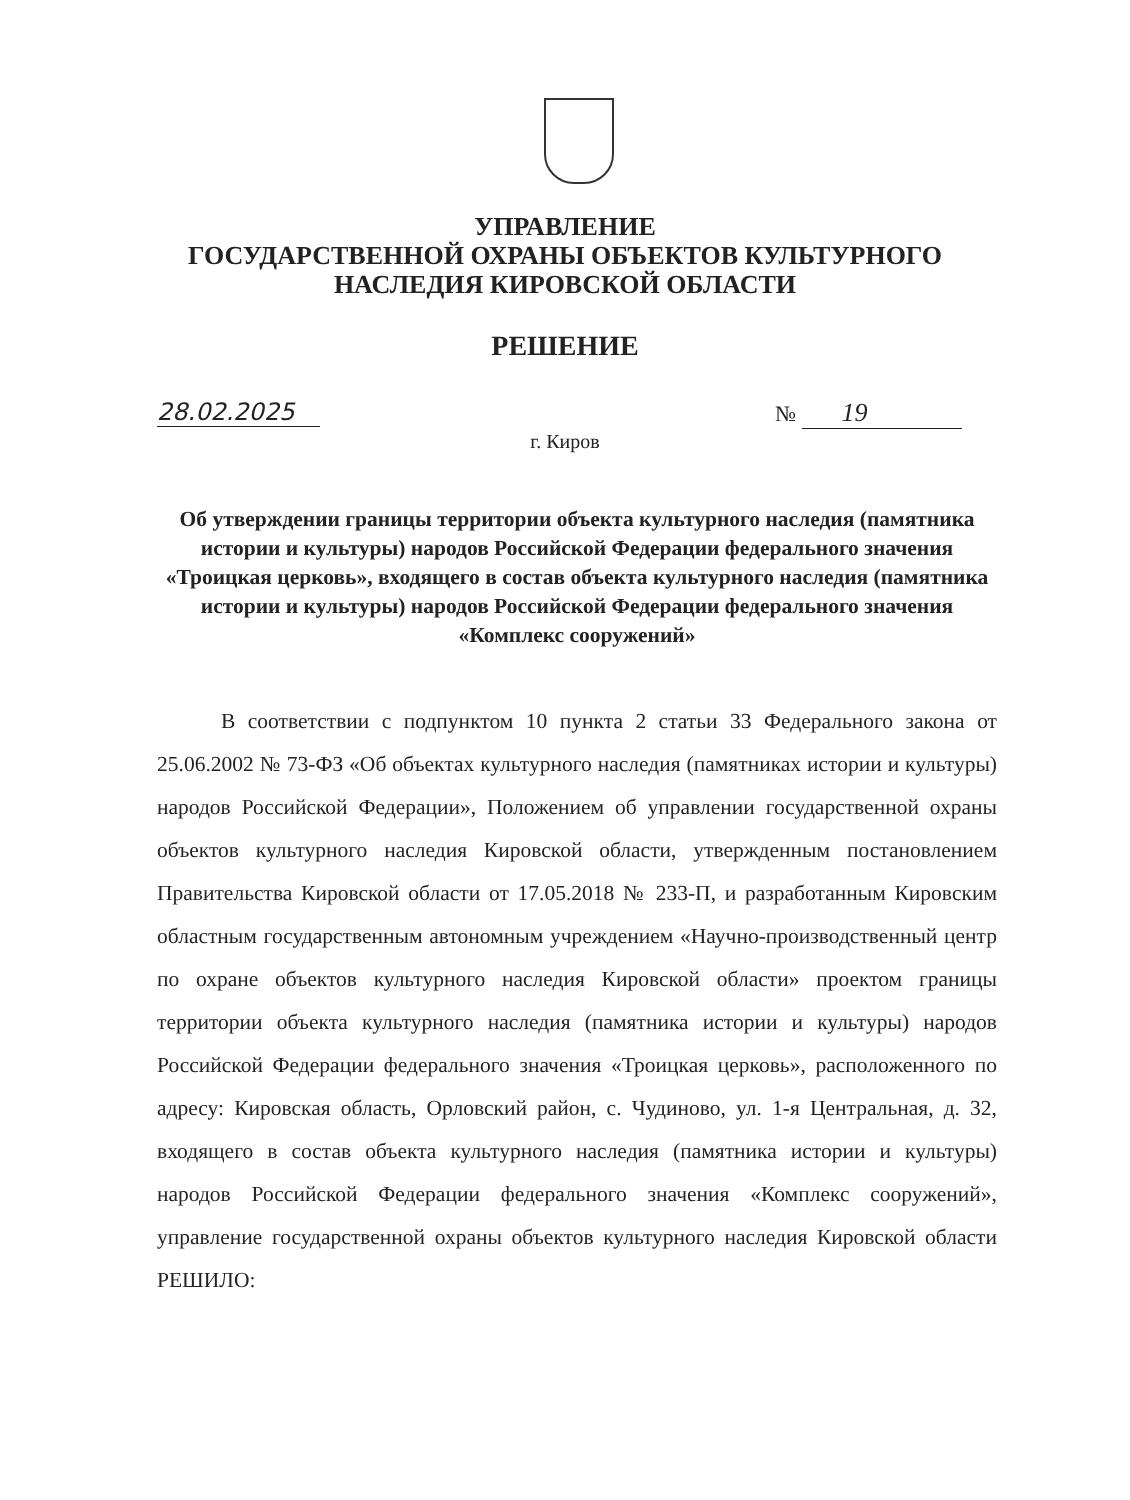УПРАВЛЕНИЕ
ГОСУДАРСТВЕННОЙ ОХРАНЫ ОБЪЕКТОВ КУЛЬТУРНОГО
НАСЛЕДИЯ КИРОВСКОЙ ОБЛАСТИ
РЕШЕНИЕ
28.02.2025 № 19
г. Киров
Об утверждении границы территории объекта культурного наследия (памятника истории и культуры) народов Российской Федерации федерального значения «Троицкая церковь», входящего в состав объекта культурного наследия (памятника истории и культуры) народов Российской Федерации федерального значения «Комплекс сооружений»
В соответствии с подпунктом 10 пункта 2 статьи 33 Федерального закона от 25.06.2002 № 73-ФЗ «Об объектах культурного наследия (памятниках истории и культуры) народов Российской Федерации», Положением об управлении государственной охраны объектов культурного наследия Кировской области, утвержденным постановлением Правительства Кировской области от 17.05.2018 № 233-П, и разработанным Кировским областным государственным автономным учреждением «Научно-производственный центр по охране объектов культурного наследия Кировской области» проектом границы территории объекта культурного наследия (памятника истории и культуры) народов Российской Федерации федерального значения «Троицкая церковь», расположенного по адресу: Кировская область, Орловский район, с. Чудиново, ул. 1-я Центральная, д. 32, входящего в состав объекта культурного наследия (памятника истории и культуры) народов Российской Федерации федерального значения «Комплекс сооружений», управление государственной охраны объектов культурного наследия Кировской области РЕШИЛО: